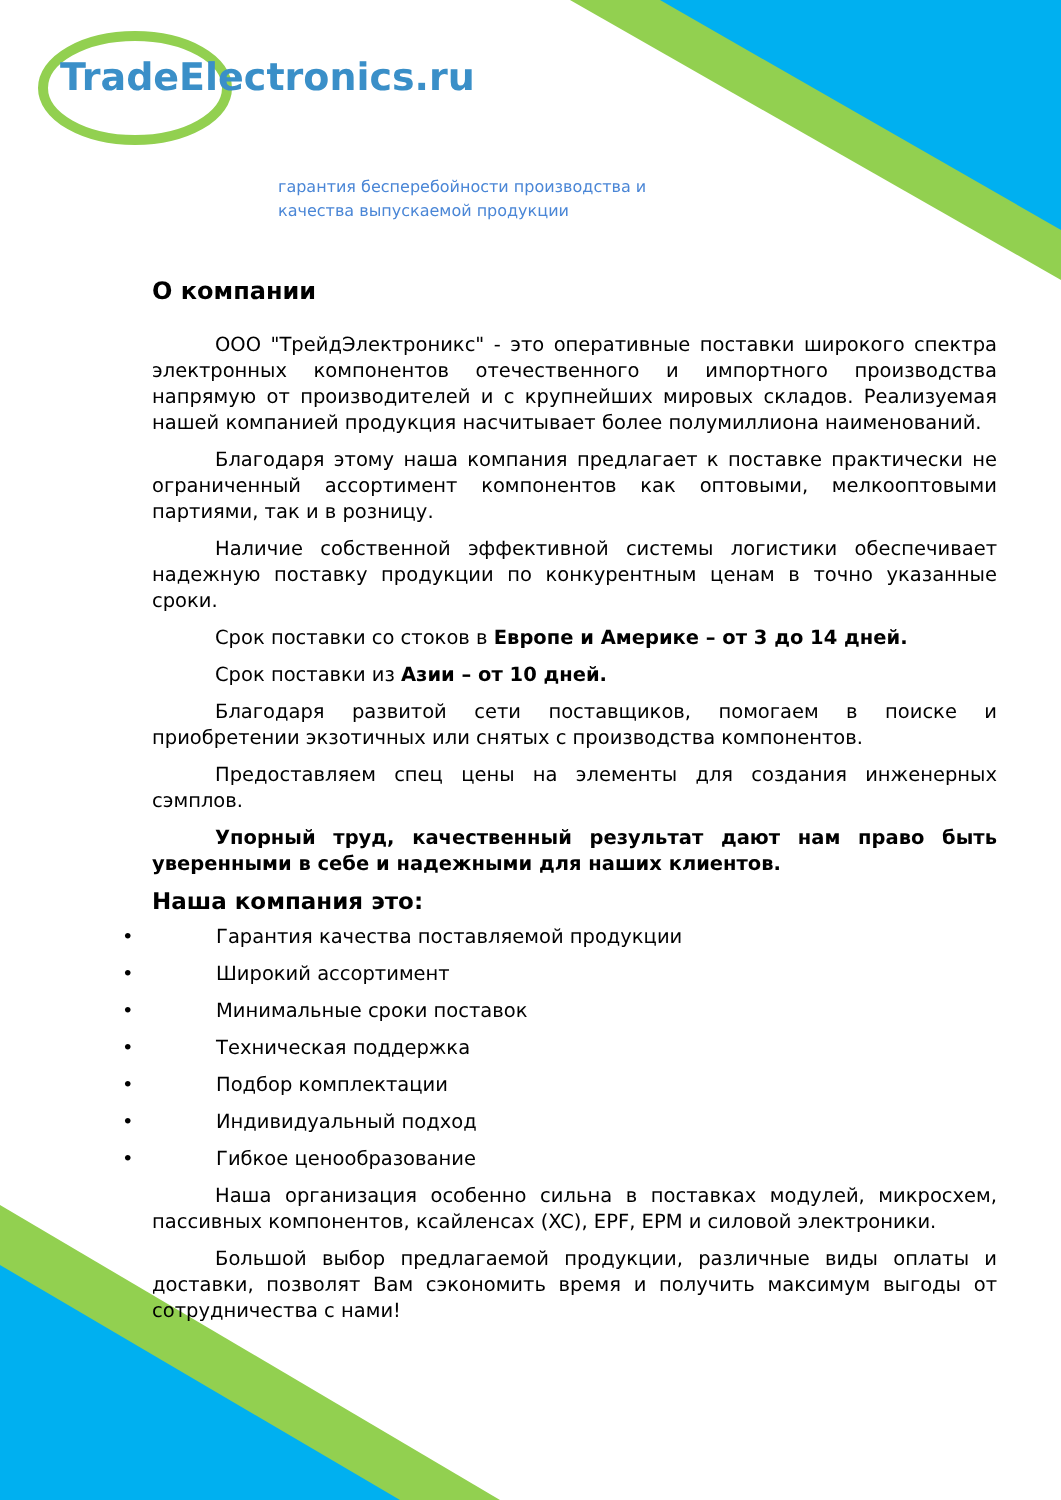TradeElectronics.ru
гарантия бесперебойности производства и
качества выпускаемой продукции
О компании
ООО "ТрейдЭлектроникс" - это оперативные поставки широкого спектра электронных компонентов отечественного и импортного производства напрямую от производителей и с крупнейших мировых складов. Реализуемая нашей компанией продукция насчитывает более полумиллиона наименований.
Благодаря этому наша компания предлагает к поставке практически не ограниченный ассортимент компонентов как оптовыми, мелкооптовыми партиями, так и в розницу.
Наличие собственной эффективной системы логистики обеспечивает надежную поставку продукции по конкурентным ценам в точно указанные сроки.
Срок поставки со стоков в Европе и Америке – от 3 до 14 дней.
Срок поставки из Азии – от 10 дней.
Благодаря развитой сети поставщиков, помогаем в поиске и приобретении экзотичных или снятых с производства компонентов.
Предоставляем спец цены на элементы для создания инженерных сэмплов.
Упорный труд, качественный результат дают нам право быть уверенными в себе и надежными для наших клиентов.
Наша компания это:
• Гарантия качества поставляемой продукции
• Широкий ассортимент
• Минимальные сроки поставок
• Техническая поддержка
• Подбор комплектации
• Индивидуальный подход
• Гибкое ценообразование
Наша организация особенно сильна в поставках модулей, микросхем, пассивных компонентов, ксайленсах (XC), EPF, EPM и силовой электроники.
Большой выбор предлагаемой продукции, различные виды оплаты и доставки, позволят Вам сэкономить время и получить максимум выгоды от сотрудничества с нами!